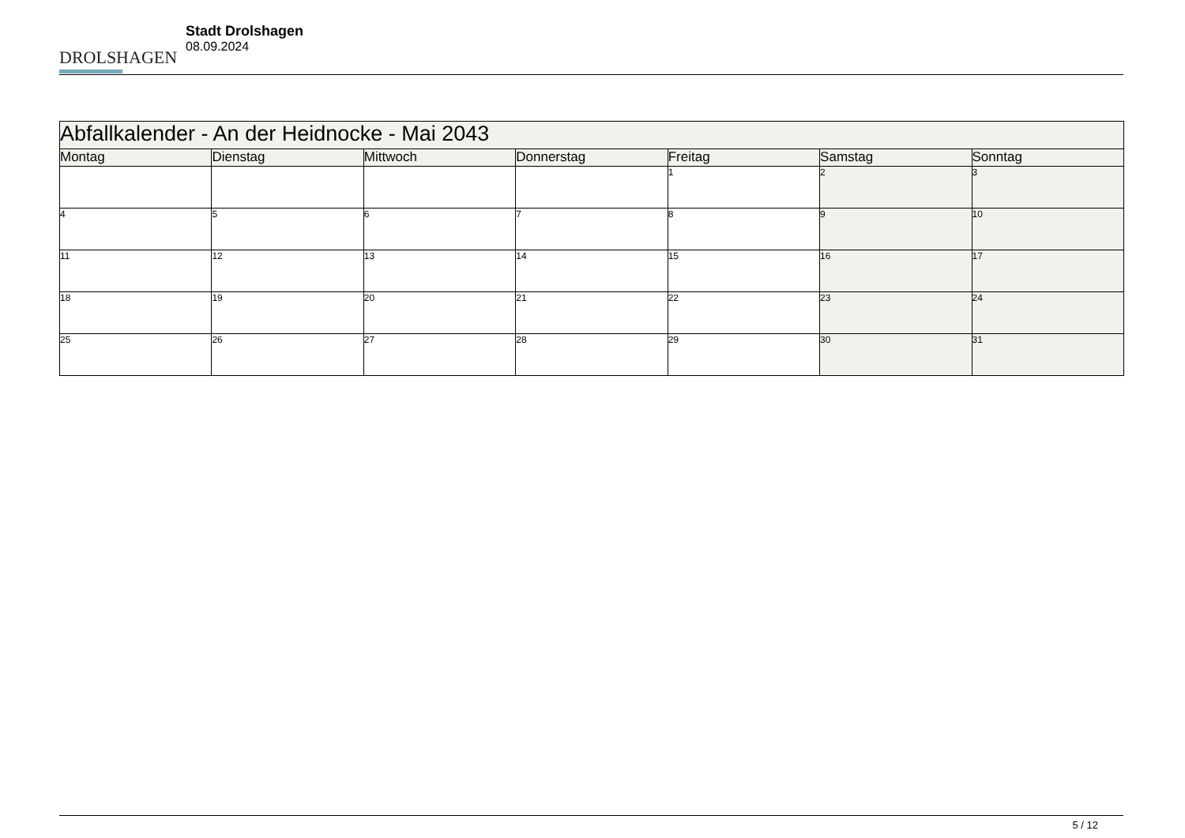DROLSHAGEN
Stadt Drolshagen
08.09.2024
| Abfallkalender - An der Heidnocke - Mai 2043 | | | | | | |
| --- | --- | --- | --- | --- | --- | --- |
| Montag | Dienstag | Mittwoch | Donnerstag | Freitag | Samstag | Sonntag |
| | | | | 1 | 2 | 3 |
| 4 | 5 | 6 | 7 | 8 | 9 | 10 |
| 11 | 12 | 13 | 14 | 15 | 16 | 17 |
| 18 | 19 | 20 | 21 | 22 | 23 | 24 |
| 25 | 26 | 27 | 28 | 29 | 30 | 31 |
5 / 12